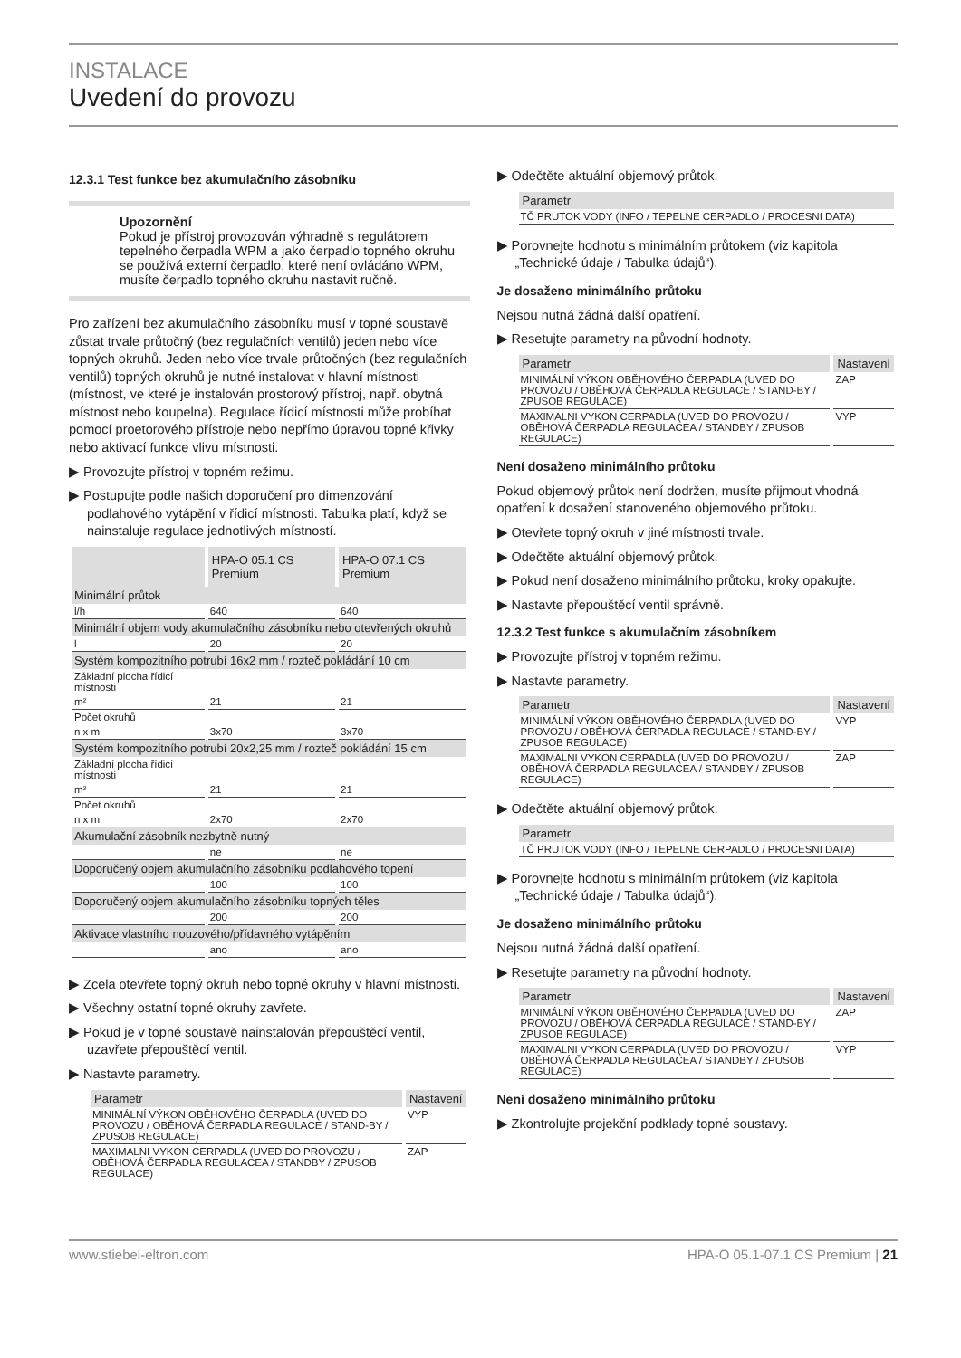INSTALACE
Uvedení do provozu
12.3.1 Test funkce bez akumulačního zásobníku
Upozornění
Pokud je přístroj provozován výhradně s regulátorem tepelného čerpadla WPM a jako čerpadlo topného okruhu se používá externí čerpadlo, které není ovládáno WPM, musíte čerpadlo topného okruhu nastavit ručně.
Pro zařízení bez akumulačního zásobníku musí v topné soustavě zůstat trvale průtočný (bez regulačních ventilů) jeden nebo více topných okruhů. Jeden nebo více trvale průtočných (bez regulačních ventilů) topných okruhů je nutné instalovat v hlavní místnosti (místnost, ve které je instalován prostorový přístroj, např. obytná místnost nebo koupelna). Regulace řídicí místnosti může probíhat pomocí proetorového přístroje nebo nepřímo úpravou topné křivky nebo aktivací funkce vlivu místnosti.
▶ Provozujte přístroj v topném režimu.
▶ Postupujte podle našich doporučení pro dimenzování podlahového vytápění v řídicí místnosti. Tabulka platí, když se nainstaluje regulace jednotlivých místností.
| | HPA-O 05.1 CS Premium | HPA-O 07.1 CS Premium |
| --- | --- | --- |
| Minimální průtok | | |
| l/h | 640 | 640 |
| Minimální objem vody akumulačního zásobníku nebo otevřených okruhů | | |
| l | 20 | 20 |
| Systém kompozitního potrubí 16x2 mm / rozteč pokládání 10 cm | | |
| Základní plocha řídicí místnosti | | |
| m² | 21 | 21 |
| Počet okruhů | | |
| n x m | 3x70 | 3x70 |
| Systém kompozitního potrubí 20x2,25 mm / rozteč pokládání 15 cm | | |
| Základní plocha řídicí místnosti | | |
| m² | 21 | 21 |
| Počet okruhů | | |
| n x m | 2x70 | 2x70 |
| Akumulační zásobník nezbytně nutný | | |
| | ne | ne |
| Doporučený objem akumulačního zásobníku podlahového topení | | |
| | 100 | 100 |
| Doporučený objem akumulačního zásobníku topných těles | | |
| | 200 | 200 |
| Aktivace vlastního nouzového/přídavného vytápěním | | |
| | ano | ano |
▶ Zcela otevřete topný okruh nebo topné okruhy v hlavní místnosti.
▶ Všechny ostatní topné okruhy zavřete.
▶ Pokud je v topné soustavě nainstalován přepouštěcí ventil, uzavřete přepouštěcí ventil.
▶ Nastavte parametry.
| Parametr | Nastavení |
| --- | --- |
| MINIMÁLNÍ VÝKON OBĚHOVÉHO ČERPADLA (UVED DO PROVOZU / OBĚHOVÁ ČERPADLA REGULACE / STAND-BY / ZPUSOB REGULACE) | VYP |
| MAXIMALNI VYKON CERPADLA (UVED DO PROVOZU / OBĚHOVÁ ČERPADLA REGULACEA / STANDBY / ZPUSOB REGULACE) | ZAP |
▶ Odečtěte aktuální objemový průtok.
| Parametr |
| --- |
| TČ PRUTOK VODY (INFO / TEPELNE CERPADLO / PROCESNI DATA) |
▶ Porovnejte hodnotu s minimálním průtokem (viz kapitola „Technické údaje / Tabulka údajů“).
Je dosaženo minimálního průtoku
Nejsou nutná žádná další opatření.
▶ Resetujte parametry na původní hodnoty.
| Parametr | Nastavení |
| --- | --- |
| MINIMÁLNÍ VÝKON OBĚHOVÉHO ČERPADLA (UVED DO PROVOZU / OBĚHOVÁ ČERPADLA REGULACE / STAND-BY / ZPUSOB REGULACE) | ZAP |
| MAXIMALNI VYKON CERPADLA (UVED DO PROVOZU / OBĚHOVÁ ČERPADLA REGULACEA / STANDBY / ZPUSOB REGULACE) | VYP |
Není dosaženo minimálního průtoku
Pokud objemový průtok není dodržen, musíte přijmout vhodná opatření k dosažení stanoveného objemového průtoku.
▶ Otevřete topný okruh v jiné místnosti trvale.
▶ Odečtěte aktuální objemový průtok.
▶ Pokud není dosaženo minimálního průtoku, kroky opakujte.
▶ Nastavte přepouštěcí ventil správně.
12.3.2 Test funkce s akumulačním zásobníkem
▶ Provozujte přístroj v topném režimu.
▶ Nastavte parametry.
| Parametr | Nastavení |
| --- | --- |
| MINIMÁLNÍ VÝKON OBĚHOVÉHO ČERPADLA (UVED DO PROVOZU / OBĚHOVÁ ČERPADLA REGULACE / STAND-BY / ZPUSOB REGULACE) | VYP |
| MAXIMALNI VYKON CERPADLA (UVED DO PROVOZU / OBĚHOVÁ ČERPADLA REGULACEA / STANDBY / ZPUSOB REGULACE) | ZAP |
▶ Odečtěte aktuální objemový průtok.
| Parametr |
| --- |
| TČ PRUTOK VODY (INFO / TEPELNE CERPADLO / PROCESNI DATA) |
▶ Porovnejte hodnotu s minimálním průtokem (viz kapitola „Technické údaje / Tabulka údajů“).
Je dosaženo minimálního průtoku
Nejsou nutná žádná další opatření.
▶ Resetujte parametry na původní hodnoty.
| Parametr | Nastavení |
| --- | --- |
| MINIMÁLNÍ VÝKON OBĚHOVÉHO ČERPADLA (UVED DO PROVOZU / OBĚHOVÁ ČERPADLA REGULACE / STAND-BY / ZPUSOB REGULACE) | ZAP |
| MAXIMALNI VYKON CERPADLA (UVED DO PROVOZU / OBĚHOVÁ ČERPADLA REGULACEA / STANDBY / ZPUSOB REGULACE) | VYP |
Není dosaženo minimálního průtoku
▶ Zkontrolujte projekční podklady topné soustavy.
www.stiebel-eltron.com HPA-O 05.1-07.1 CS Premium | 21